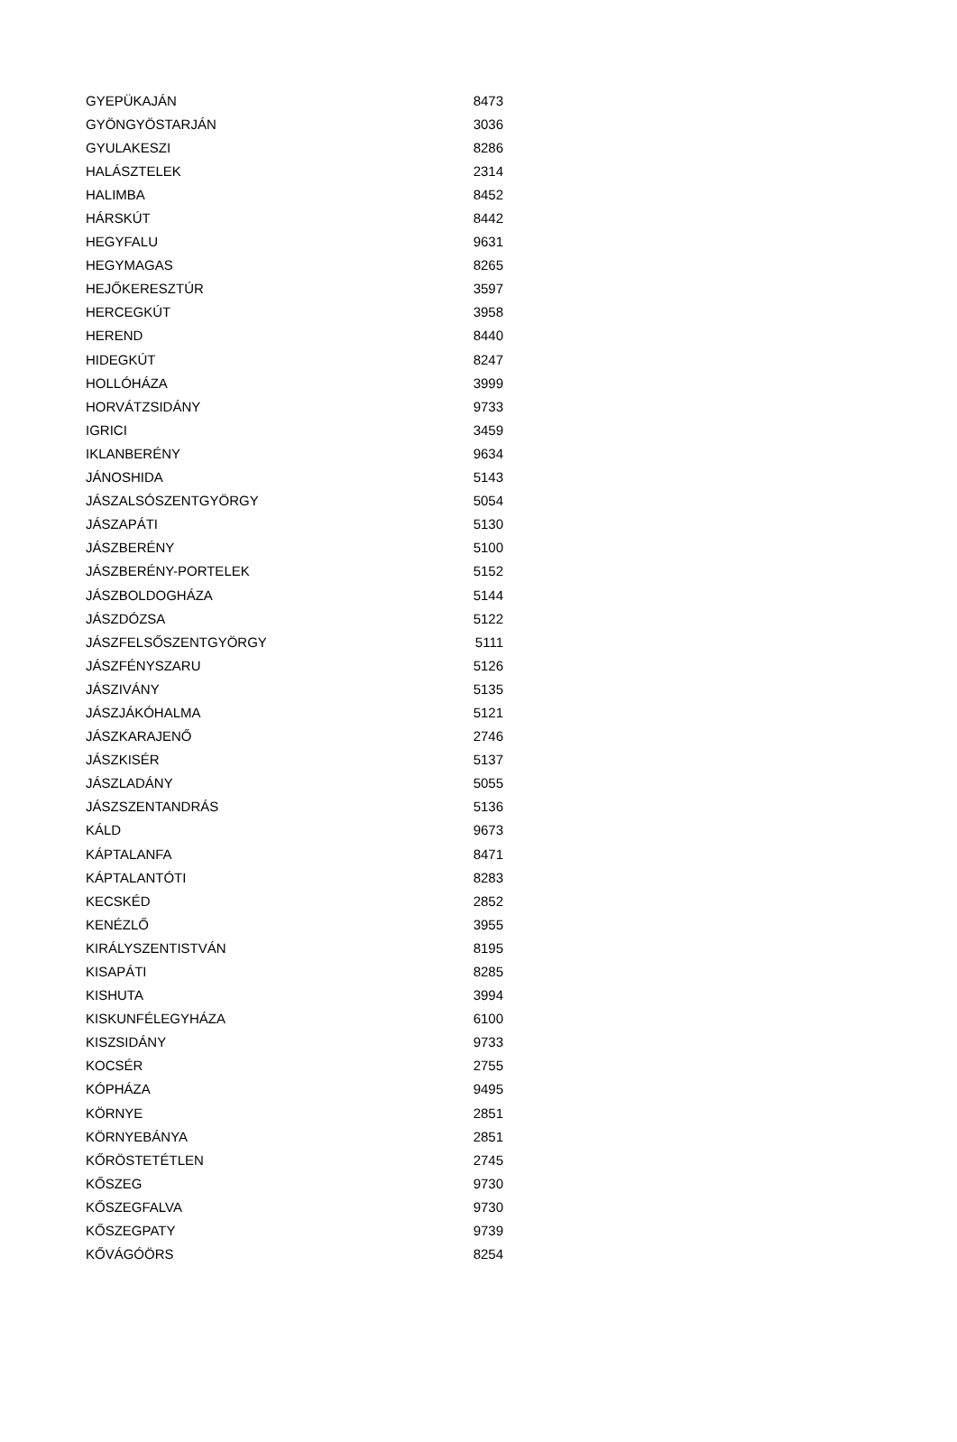| GYEPÜKAJÁN | 8473 |
| GYÖNGYÖSTARJÁN | 3036 |
| GYULAKESZI | 8286 |
| HALÁSZTELEK | 2314 |
| HALIMBA | 8452 |
| HÁRSKÚT | 8442 |
| HEGYFALU | 9631 |
| HEGYMAGAS | 8265 |
| HEJŐKERESZTÚR | 3597 |
| HERCEGKÚT | 3958 |
| HEREND | 8440 |
| HIDEGKÚT | 8247 |
| HOLLÓHÁZA | 3999 |
| HORVÁTZSIDÁNY | 9733 |
| IGRICI | 3459 |
| IKLANBERÉNY | 9634 |
| JÁNOSHIDA | 5143 |
| JÁSZALSÓSZENTGYÖRGY | 5054 |
| JÁSZAPÁTI | 5130 |
| JÁSZBERÉNY | 5100 |
| JÁSZBERÉNY-PORTELEK | 5152 |
| JÁSZBOLDOGHÁZA | 5144 |
| JÁSZDÓZSA | 5122 |
| JÁSZFELSŐSZENTGYÖRGY | 5111 |
| JÁSZFÉNYSZARU | 5126 |
| JÁSZIVÁNY | 5135 |
| JÁSZJÁKÓHALMA | 5121 |
| JÁSZKARAJENŐ | 2746 |
| JÁSZKISÉR | 5137 |
| JÁSZLADÁNY | 5055 |
| JÁSZSZENTANDRÁS | 5136 |
| KÁLD | 9673 |
| KÁPTALANFA | 8471 |
| KÁPTALANTÓTI | 8283 |
| KECSKÉD | 2852 |
| KENÉZLŐ | 3955 |
| KIRÁLYSZENTISTVÁN | 8195 |
| KISAPÁTI | 8285 |
| KISHUTA | 3994 |
| KISKUNFÉLEGYHÁZA | 6100 |
| KISZSIDÁNY | 9733 |
| KOCSÉR | 2755 |
| KÓPHÁZA | 9495 |
| KÖRNYE | 2851 |
| KÖRNYEBÁNYA | 2851 |
| KŐRÖSTETÉTLEN | 2745 |
| KŐSZEG | 9730 |
| KŐSZEGFALVA | 9730 |
| KŐSZEGPATY | 9739 |
| KŐVÁGÓÖRS | 8254 |